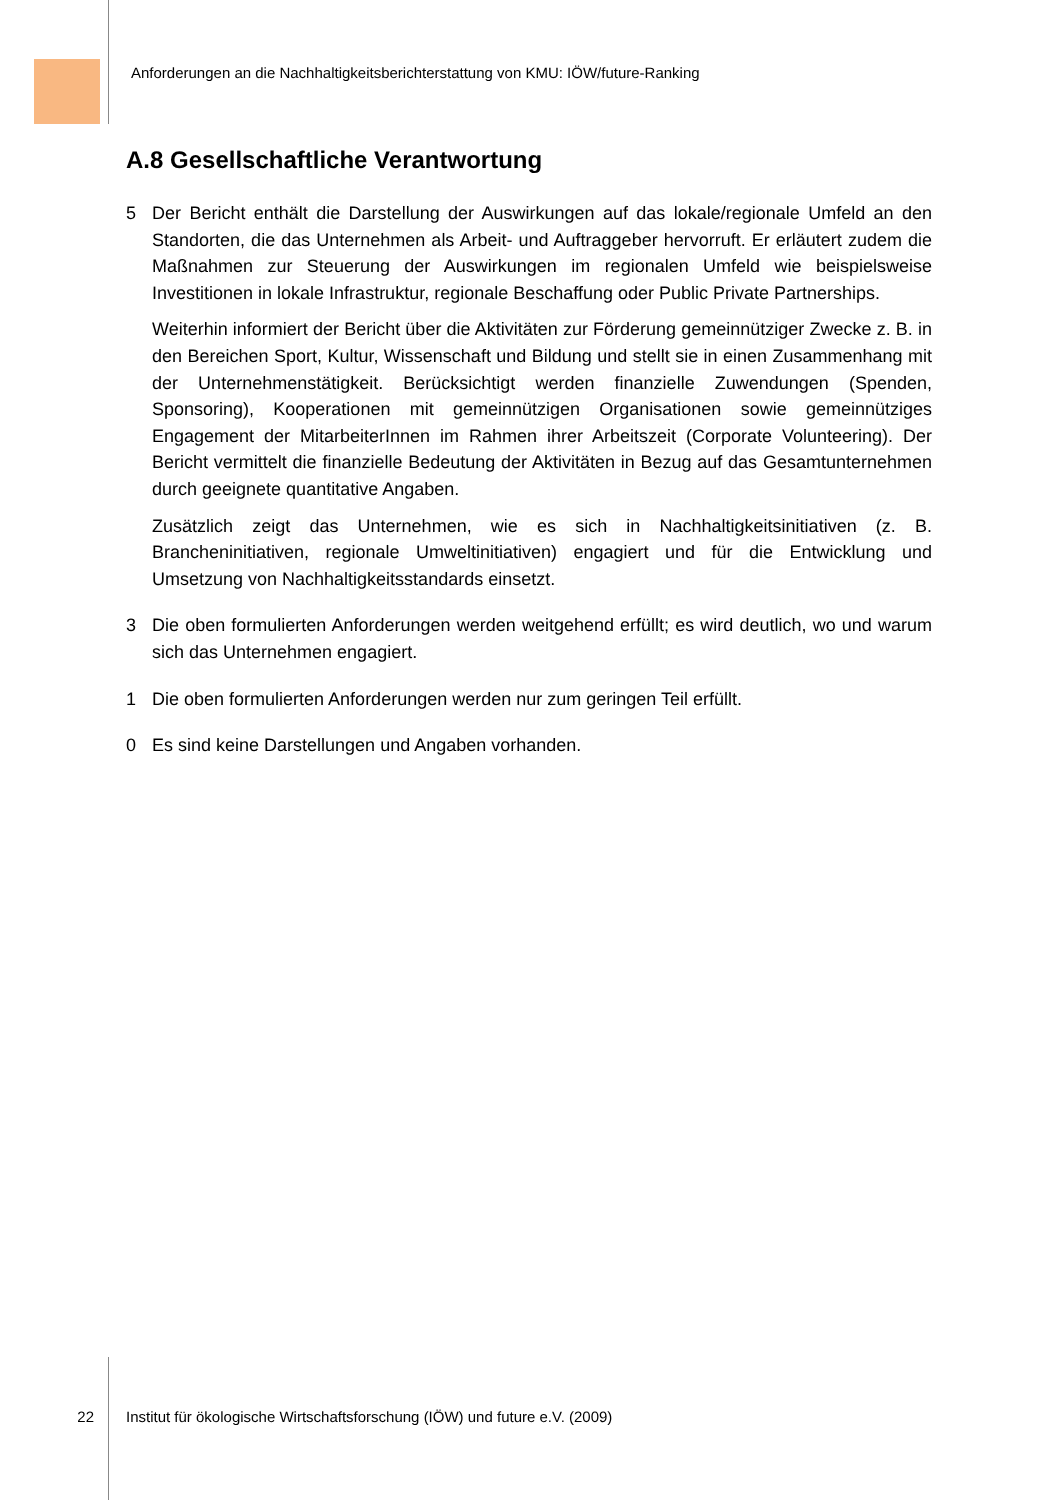Anforderungen an die Nachhaltigkeitsberichterstattung von KMU: IÖW/future-Ranking
A.8 Gesellschaftliche Verantwortung
5 Der Bericht enthält die Darstellung der Auswirkungen auf das lokale/regionale Umfeld an den Standorten, die das Unternehmen als Arbeit- und Auftraggeber hervorruft. Er erläutert zudem die Maßnahmen zur Steuerung der Auswirkungen im regionalen Umfeld wie beispielsweise Investitionen in lokale Infrastruktur, regionale Beschaffung oder Public Private Partnerships.
Weiterhin informiert der Bericht über die Aktivitäten zur Förderung gemeinnütziger Zwecke z. B. in den Bereichen Sport, Kultur, Wissenschaft und Bildung und stellt sie in einen Zusammenhang mit der Unternehmenstätigkeit. Berücksichtigt werden finanzielle Zuwendungen (Spenden, Sponsoring), Kooperationen mit gemeinnützigen Organisationen sowie gemeinnütziges Engagement der MitarbeiterInnen im Rahmen ihrer Arbeitszeit (Corporate Volunteering). Der Bericht vermittelt die finanzielle Bedeutung der Aktivitäten in Bezug auf das Gesamtunternehmen durch geeignete quantitative Angaben.
Zusätzlich zeigt das Unternehmen, wie es sich in Nachhaltigkeitsinitiativen (z. B. Brancheninitiativen, regionale Umweltinitiativen) engagiert und für die Entwicklung und Umsetzung von Nachhaltigkeitsstandards einsetzt.
3 Die oben formulierten Anforderungen werden weitgehend erfüllt; es wird deutlich, wo und warum sich das Unternehmen engagiert.
1 Die oben formulierten Anforderungen werden nur zum geringen Teil erfüllt.
0 Es sind keine Darstellungen und Angaben vorhanden.
22 Institut für ökologische Wirtschaftsforschung (IÖW) und future e.V. (2009)